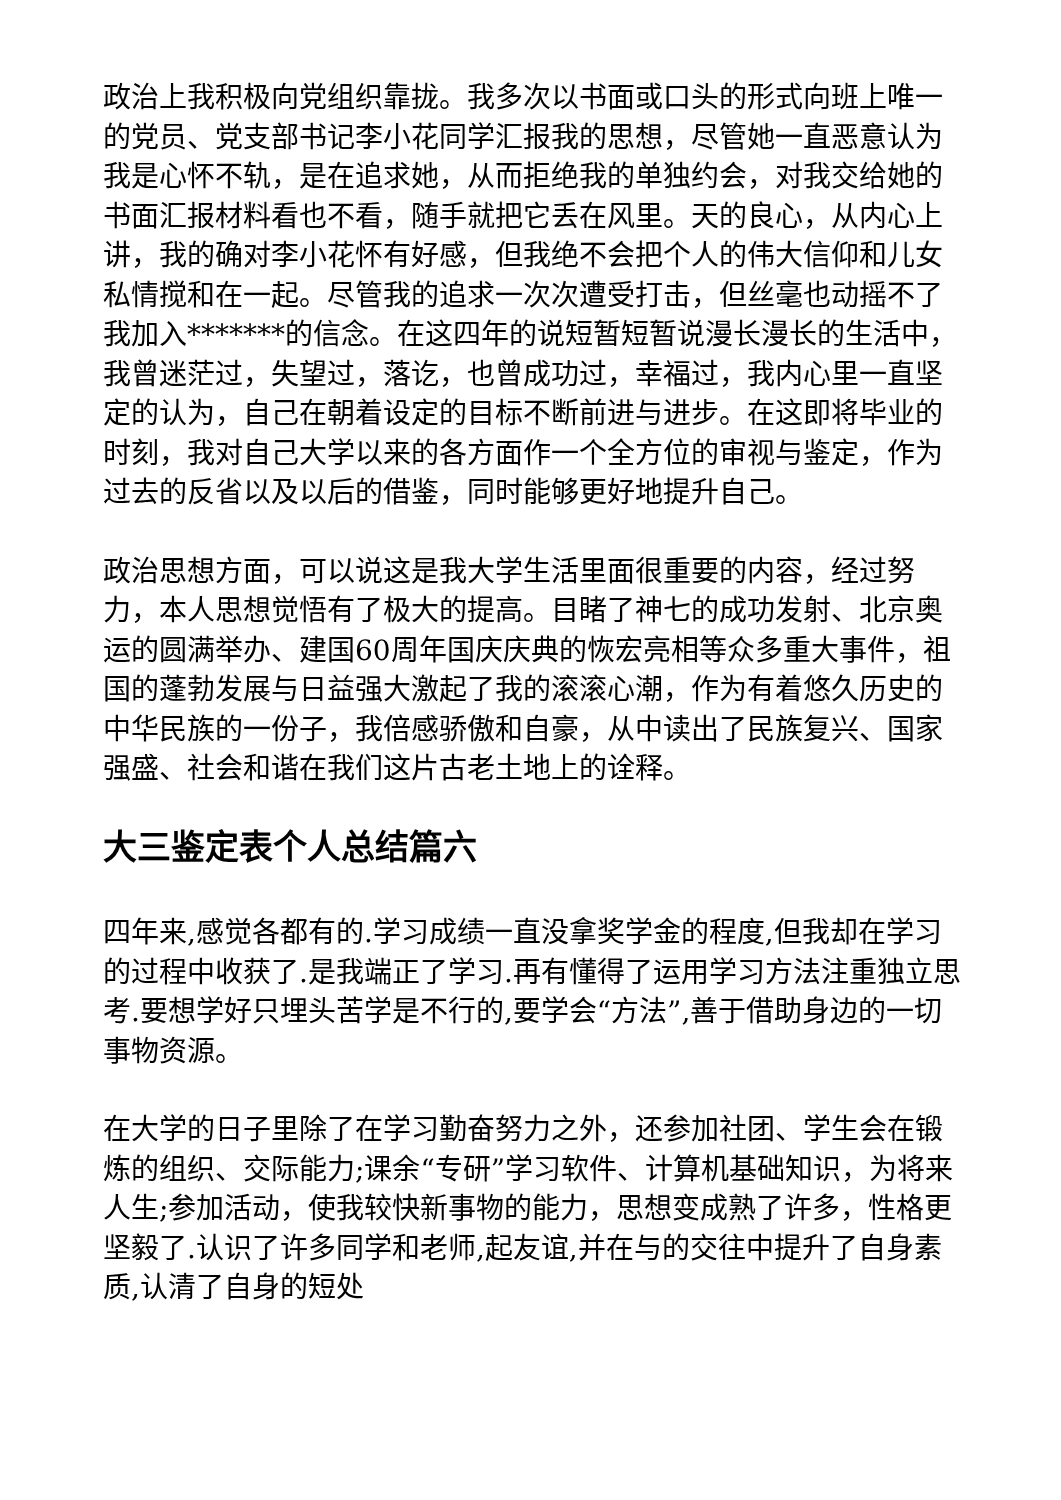政治上我积极向党组织靠拢。我多次以书面或口头的形式向班上唯一的党员、党支部书记李小花同学汇报我的思想，尽管她一直恶意认为我是心怀不轨，是在追求她，从而拒绝我的单独约会，对我交给她的书面汇报材料看也不看，随手就把它丢在风里。天的良心，从内心上讲，我的确对李小花怀有好感，但我绝不会把个人的伟大信仰和儿女私情搅和在一起。尽管我的追求一次次遭受打击，但丝毫也动摇不了我加入*******的信念。在这四年的说短暂短暂说漫长漫长的生活中，我曾迷茫过，失望过，落讫，也曾成功过，幸福过，我内心里一直坚定的认为，自己在朝着设定的目标不断前进与进步。在这即将毕业的时刻，我对自己大学以来的各方面作一个全方位的审视与鉴定，作为过去的反省以及以后的借鉴，同时能够更好地提升自己。
政治思想方面，可以说这是我大学生活里面很重要的内容，经过努力，本人思想觉悟有了极大的提高。目睹了神七的成功发射、北京奥运的圆满举办、建国60周年国庆庆典的恢宏亮相等众多重大事件，祖国的蓬勃发展与日益强大激起了我的滚滚心潮，作为有着悠久历史的中华民族的一份子，我倍感骄傲和自豪，从中读出了民族复兴、国家强盛、社会和谐在我们这片古老土地上的诠释。
大三鉴定表个人总结篇六
四年来,感觉各都有的.学习成绩一直没拿奖学金的程度,但我却在学习的过程中收获了.是我端正了学习.再有懂得了运用学习方法注重独立思考.要想学好只埋头苦学是不行的,要学会“方法”,善于借助身边的一切事物资源。
在大学的日子里除了在学习勤奋努力之外，还参加社团、学生会在锻炼的组织、交际能力;课余“专研”学习软件、计算机基础知识，为将来人生;参加活动，使我较快新事物的能力，思想变成熟了许多，性格更坚毅了.认识了许多同学和老师,起友谊,并在与的交往中提升了自身素质,认清了自身的短处